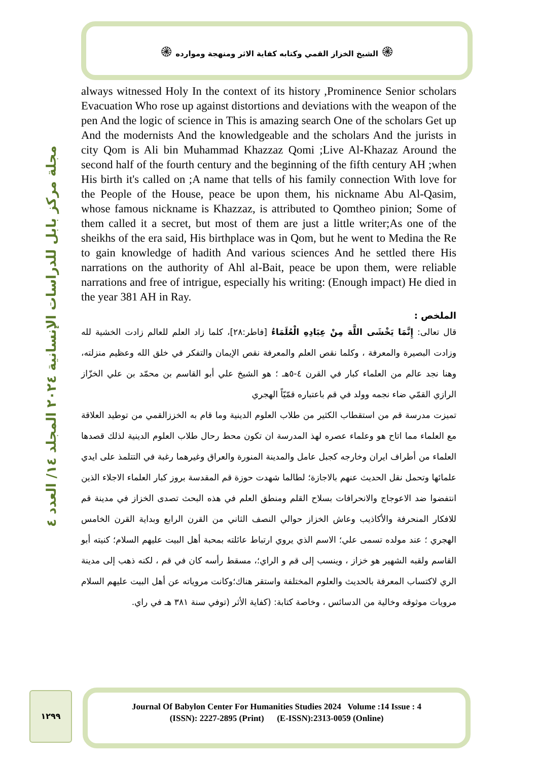۞ الشيخ الخزاز القمي وكتابه كفاية الاثر ومنهجة وموارده ۞
مجلة مركز بابل للدراسات الإنسانية ٢٠٢٤ المجلد ١٤/ العدد ٤
always witnessed Holy In the context of its history ,Prominence Senior scholars Evacuation Who rose up against distortions and deviations with the weapon of the pen And the logic of science in This is amazing search One of the scholars Get up And the modernists And the knowledgeable and the scholars And the jurists in city Qom is Ali bin Muhammad Khazzaz Qomi ;Live Al-Khazaz Around the second half of the fourth century and the beginning of the fifth century AH ;when His birth it's called on ;A name that tells of his family connection With love for the People of the House, peace be upon them, his nickname Abu Al-Qasim, whose famous nickname is Khazzaz, is attributed to Qomtheo pinion; Some of them called it a secret, but most of them are just a little writer;As one of the sheikhs of the era said, His birthplace was in Qom, but he went to Medina the Re to gain knowledge of hadith And various sciences And he settled there His narrations on the authority of Ahl al-Bait, peace be upon them, were reliable narrations and free of intrigue, especially his writing: (Enough impact) He died in the year 381 AH in Ray.
الملخص :
قال تعالى: إِنَّمَا يَخْشَى اللَّهَ مِنْ عِبَادِهِ الْعُلَمَاءُ [فاطر:٢٨]، كلما زاد العلم للعالم زادت الخشية لله وزادت البصيرة والمعرفة ، وكلما نقص العلم والمعرفة نقص الإيمان والتفكر في خلق الله وعظيم منزلته، وهنا نجد عالم من العلماء كبار في القرن ٤-٥هـ ؛ هو الشيخ علي أبو القاسم بن محمّد بن علي الخزّاز الرازي القمّي ضاء نجمه وولد في قم باعتباره قمّيّاً الهجري
تميزت مدرسة قم من استقطاب الكثير من طلاب العلوم الدينية وما قام به الخززالقمي من توطيد العلاقة مع العلماء مما اتاح هو وعلماء عصره لهذ المدرسة ان تكون محط رحال طلاب العلوم الدينية لذلك قصدها العلماء من أطراف ايران وخارجه كجبل عامل والمدينة المنورة والعراق وغيرهما رغبة في التتلمذ على ايدي علمائها وتحمل نقل الحديث عنهم بالاجازة؛ لطالما شهدت حوزة قم المقدسة بروز كبار العلماء الاجلاء الذين انتفضوا ضد الاعوجاج والانحرافات بسلاح القلم ومنطق العلم في هذه البحث تصدى الخزاز في مدينة قم للافكار المنحرفة والأكاذيب وعاش الخزاز حوالي النصف الثاني من القرن الرابع وبداية القرن الخامس الهجري ؛ عند مولده تسمى علي؛ الاسم الذي يروي ارتباط عائلته بمحبة أهل البيت عليهم السلام؛ كنيته أبو القاسم ولقبه الشهير هو خزاز ، وينسب إلى قم و الراي؛، مسقط رأسه كان في قم ، لكنه ذهب إلى مدينة الري لاكتساب المعرفة بالحديث والعلوم المختلفة واستقر هناك؛وكانت مروياته عن أهل البيت عليهم السلام مرويات موثوقه وخالية من الدسائس ، وخاصة كتابة: (كفاية الأثر (توفي سنة ٣٨١ هـ في راي.
١٢٩٩
Journal Of Babylon Center For Humanities Studies 2024 Volume :14 Issue : 4
(ISSN): 2227-2895 (Print) (E-ISSN):2313-0059 (Online)